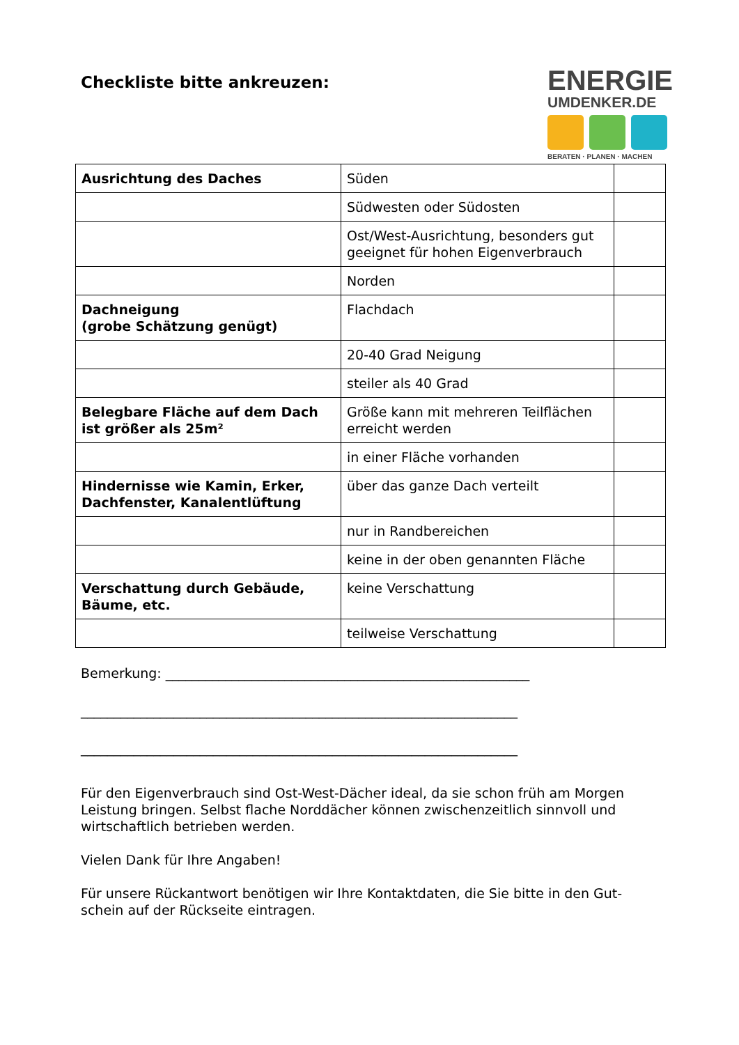Checkliste bitte ankreuzen:
ENERGIE
UMDENKER.DE
BERATEN · PLANEN · MACHEN
| Ausrichtung des Daches | Süden | |
| | Südwesten oder Südosten | |
| | Ost/West-Ausrichtung, besonders gut geeignet für hohen Eigenverbrauch | |
| | Norden | |
| Dachneigung (grobe Schätzung genügt) | Flachdach | |
| | 20-40 Grad Neigung | |
| | steiler als 40 Grad | |
| Belegbare Fläche auf dem Dach ist größer als 25m² | Größe kann mit mehreren Teilflächen erreicht werden | |
| | in einer Fläche vorhanden | |
| Hindernisse wie Kamin, Erker, Dachfenster, Kanalentlüftung | über das ganze Dach verteilt | |
| | nur in Randbereichen | |
| | keine in der oben genannten Fläche | |
| Verschattung durch Gebäude, Bäume, etc. | keine Verschattung | |
| | teilweise Verschattung | |
Bemerkung: _______________________________________________________
__________________________________________________________________
__________________________________________________________________
Für den Eigenverbrauch sind Ost-West-Dächer ideal, da sie schon früh am Morgen Leistung bringen. Selbst flache Norddächer können zwischenzeitlich sinnvoll und wirtschaftlich betrieben werden.
Vielen Dank für Ihre Angaben!
Für unsere Rückantwort benötigen wir Ihre Kontaktdaten, die Sie bitte in den Gut-schein auf der Rückseite eintragen.